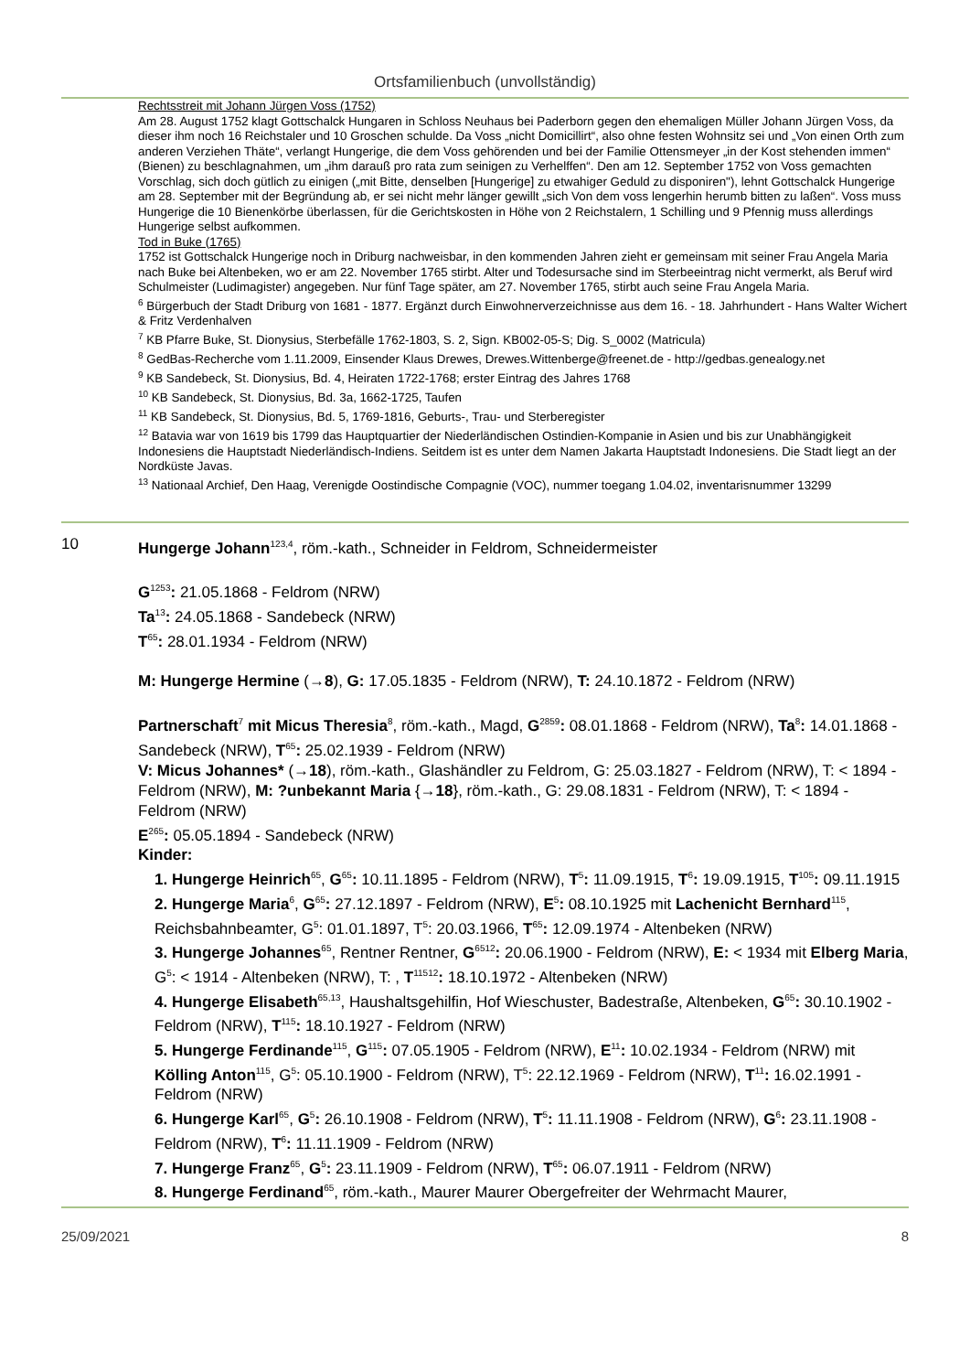Ortsfamilienbuch (unvollständig)
Rechtsstreit mit Johann Jürgen Voss (1752)
Am 28. August 1752 klagt Gottschalck Hungaren in Schloss Neuhaus bei Paderborn gegen den ehemaligen Müller Johann Jürgen Voss, da dieser ihm noch 16 Reichstaler und 10 Groschen schulde. Da Voss „nicht Domicillirt“, also ohne festen Wohnsitz sei und „Von einen Orth zum anderen Verziehen Thäte“, verlangt Hungerige, die dem Voss gehörenden und bei der Familie Ottensmeyer „in der Kost stehenden immen“ (Bienen) zu beschlagnahmen, um „ihm darauß pro rata zum seinigen zu Verhelffen“. Den am 12. September 1752 von Voss gemachten Vorschlag, sich doch gütlich zu einigen („mit Bitte, denselben [Hungerige] zu etwahiger Geduld zu disponiren"), lehnt Gottschalck Hungerige am 28. September mit der Begründung ab, er sei nicht mehr länger gewillt „sich Von dem voss lengerhin herumb bitten zu laßen“. Voss muss Hungerige die 10 Bienenkörbe überlassen, für die Gerichtskosten in Höhe von 2 Reichstalern, 1 Schilling und 9 Pfennig muss allerdings Hungerige selbst aufkommen.
Tod in Buke (1765)
1752 ist Gottschalck Hungerige noch in Driburg nachweisbar, in den kommenden Jahren zieht er gemeinsam mit seiner Frau Angela Maria nach Buke bei Altenbeken, wo er am 22. November 1765 stirbt. Alter und Todesursache sind im Sterbeeintrag nicht vermerkt, als Beruf wird Schulmeister (Ludimagister) angegeben. Nur fünf Tage später, am 27. November 1765, stirbt auch seine Frau Angela Maria.
<sup>6</sup> Bürgerbuch der Stadt Driburg von 1681 - 1877. Ergänzt durch Einwohnerverzeichnisse aus dem 16. - 18. Jahrhundert - Hans Walter Wichert & Fritz Verdenhalven
<sup>7</sup> KB Pfarre Buke, St. Dionysius, Sterbefälle 1762-1803, S. 2, Sign. KB002-05-S; Dig. S_0002 (Matricula)
<sup>8</sup> GedBas-Recherche vom 1.11.2009, Einsender Klaus Drewes, Drewes.Wittenberge@freenet.de - http://gedbas.genealogy.net
<sup>9</sup> KB Sandebeck, St. Dionysius, Bd. 4, Heiraten 1722-1768; erster Eintrag des Jahres 1768
<sup>10</sup> KB Sandebeck, St. Dionysius, Bd. 3a, 1662-1725, Taufen
<sup>11</sup> KB Sandebeck, St. Dionysius, Bd. 5, 1769-1816, Geburts-, Trau- und Sterberegister
<sup>12</sup> Batavia war von 1619 bis 1799 das Hauptquartier der Niederländischen Ostindien-Kompanie in Asien und bis zur Unabhängigkeit Indonesiens die Hauptstadt Niederländisch-Indiens. Seitdem ist es unter dem Namen Jakarta Hauptstadt Indonesiens. Die Stadt liegt an der Nordküste Javas.
<sup>13</sup> Nationaal Archief, Den Haag, Verenigde Oostindische Compagnie (VOC), nummer toegang 1.04.02, inventarisnummer 13299
10 Hungerge Johann<sup>123,4</sup>, röm.-kath., Schneider in Feldrom, Schneidermeister
G<sup>1253</sup>: 21.05.1868 - Feldrom (NRW)
Ta<sup>13</sup>: 24.05.1868 - Sandebeck (NRW)
T<sup>65</sup>: 28.01.1934 - Feldrom (NRW)
M: Hungerge Hermine (→8), G: 17.05.1835 - Feldrom (NRW), T: 24.10.1872 - Feldrom (NRW)
Partnerschaft<sup>7</sup> mit Micus Theresia<sup>8</sup>, röm.-kath., Magd, G<sup>2859</sup>: 08.01.1868 - Feldrom (NRW), Ta<sup>8</sup>: 14.01.1868 - Sandebeck (NRW), T<sup>65</sup>: 25.02.1939 - Feldrom (NRW)
V: Micus Johannes* (→18), röm.-kath., Glashändler zu Feldrom, G: 25.03.1827 - Feldrom (NRW), T: < 1894 - Feldrom (NRW), M: ?unbekannt Maria {→18}, röm.-kath., G: 29.08.1831 - Feldrom (NRW), T: < 1894 - Feldrom (NRW)
E<sup>265</sup>: 05.05.1894 - Sandebeck (NRW)
Kinder:
1. Hungerge Heinrich<sup>65</sup>, G<sup>65</sup>: 10.11.1895 - Feldrom (NRW), T<sup>5</sup>: 11.09.1915, T<sup>6</sup>: 19.09.1915, T<sup>105</sup>: 09.11.1915
2. Hungerge Maria<sup>6</sup>, G<sup>65</sup>: 27.12.1897 - Feldrom (NRW), E<sup>5</sup>: 08.10.1925 mit Lachenicht Bernhard<sup>115</sup>, Reichsbahnbeamter, G<sup>5</sup>: 01.01.1897, T<sup>5</sup>: 20.03.1966, T<sup>65</sup>: 12.09.1974 - Altenbeken (NRW)
3. Hungerge Johannes<sup>65</sup>, Rentner Rentner, G<sup>6512</sup>: 20.06.1900 - Feldrom (NRW), E: < 1934 mit Elberg Maria, G<sup>5</sup>: < 1914 - Altenbeken (NRW), T: , T<sup>11512</sup>: 18.10.1972 - Altenbeken (NRW)
4. Hungerge Elisabeth<sup>65,13</sup>, Haushaltsgehilfin, Hof Wieschuster, Badestraße, Altenbeken, G<sup>65</sup>: 30.10.1902 - Feldrom (NRW), T<sup>115</sup>: 18.10.1927 - Feldrom (NRW)
5. Hungerge Ferdinande<sup>115</sup>, G<sup>115</sup>: 07.05.1905 - Feldrom (NRW), E<sup>11</sup>: 10.02.1934 - Feldrom (NRW) mit Kölling Anton<sup>115</sup>, G<sup>5</sup>: 05.10.1900 - Feldrom (NRW), T<sup>5</sup>: 22.12.1969 - Feldrom (NRW), T<sup>11</sup>: 16.02.1991 - Feldrom (NRW)
6. Hungerge Karl<sup>65</sup>, G<sup>5</sup>: 26.10.1908 - Feldrom (NRW), T<sup>5</sup>: 11.11.1908 - Feldrom (NRW), G<sup>6</sup>: 23.11.1908 - Feldrom (NRW), T<sup>6</sup>: 11.11.1909 - Feldrom (NRW)
7. Hungerge Franz<sup>65</sup>, G<sup>5</sup>: 23.11.1909 - Feldrom (NRW), T<sup>65</sup>: 06.07.1911 - Feldrom (NRW)
8. Hungerge Ferdinand<sup>65</sup>, röm.-kath., Maurer Maurer Obergefreiter der Wehrmacht Maurer,
25/09/2021 8